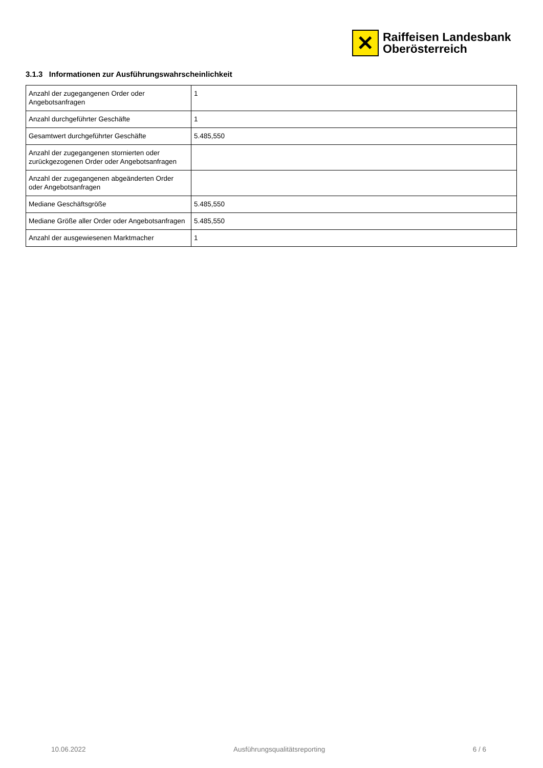✕
Raiffeisen Landesbank
Oberösterreich
3.1.3 Informationen zur Ausführungswahrscheinlichkeit
| Anzahl der zugegangenen Order oder Angebotsanfragen | 1 |
| Anzahl durchgeführter Geschäfte | 1 |
| Gesamtwert durchgeführter Geschäfte | 5.485,550 |
| Anzahl der zugegangenen stornierten oder zurückgezogenen Order oder Angebotsanfragen | |
| Anzahl der zugegangenen abgeänderten Order oder Angebotsanfragen | |
| Mediane Geschäftsgröße | 5.485,550 |
| Mediane Größe aller Order oder Angebotsanfragen | 5.485,550 |
| Anzahl der ausgewiesenen Marktmacher | 1 |
10.06.2022 Ausführungsqualitätsreporting 6 / 6